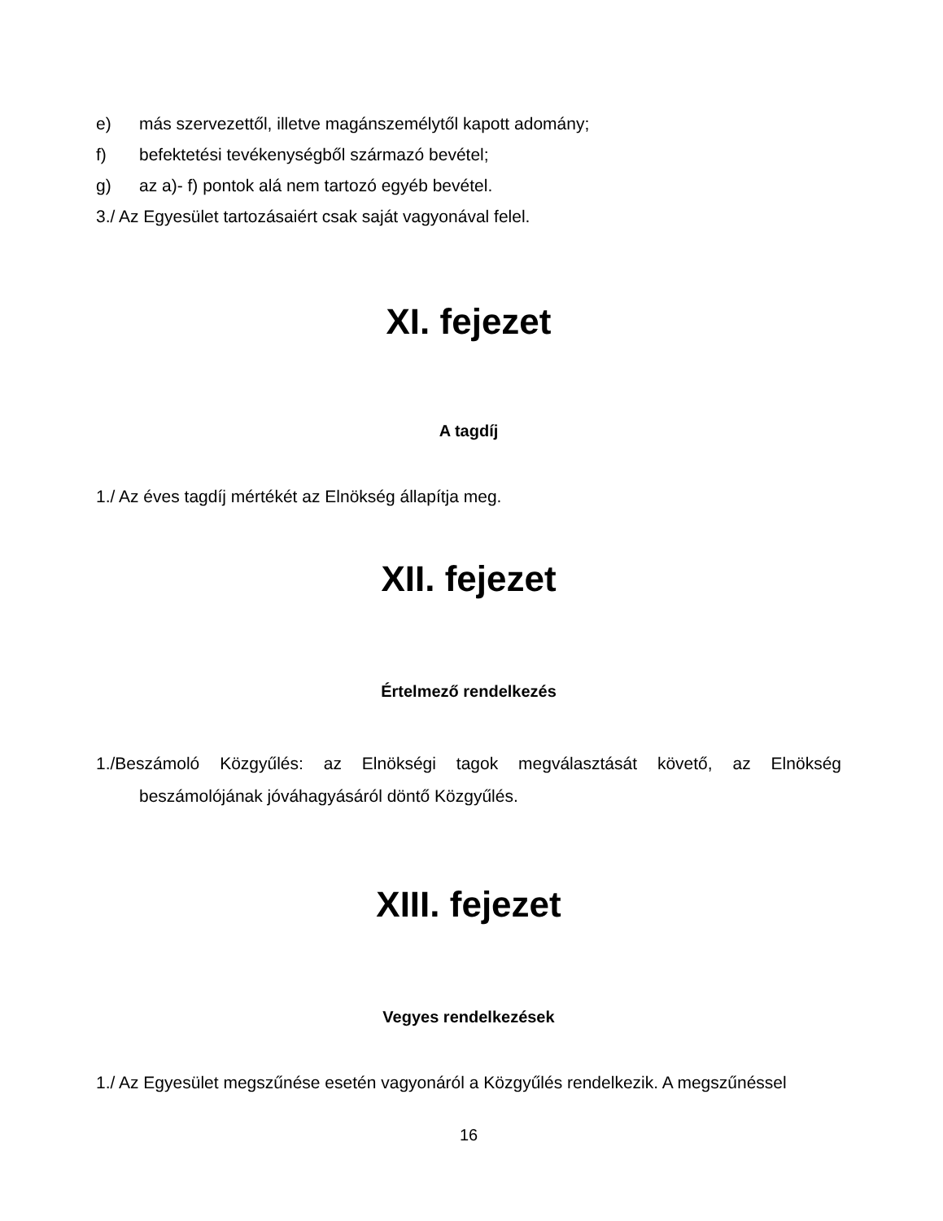e) más szervezettől, illetve magánszemélytől kapott adomány;
f) befektetési tevékenységből származó bevétel;
g) az a)- f) pontok alá nem tartozó egyéb bevétel.
3./ Az Egyesület tartozásaiért csak saját vagyonával felel.
XI. fejezet
A tagdíj
1./ Az éves tagdíj mértékét az Elnökség állapítja meg.
XII. fejezet
Értelmező rendelkezés
1./Beszámoló Közgyűlés: az Elnökségi tagok megválasztását követő, az Elnökség
beszámolójának jóváhagyásáról döntő Közgyűlés.
XIII. fejezet
Vegyes rendelkezések
1./ Az Egyesület megszűnése esetén vagyonáról a Közgyűlés rendelkezik. A megszűnéssel
16